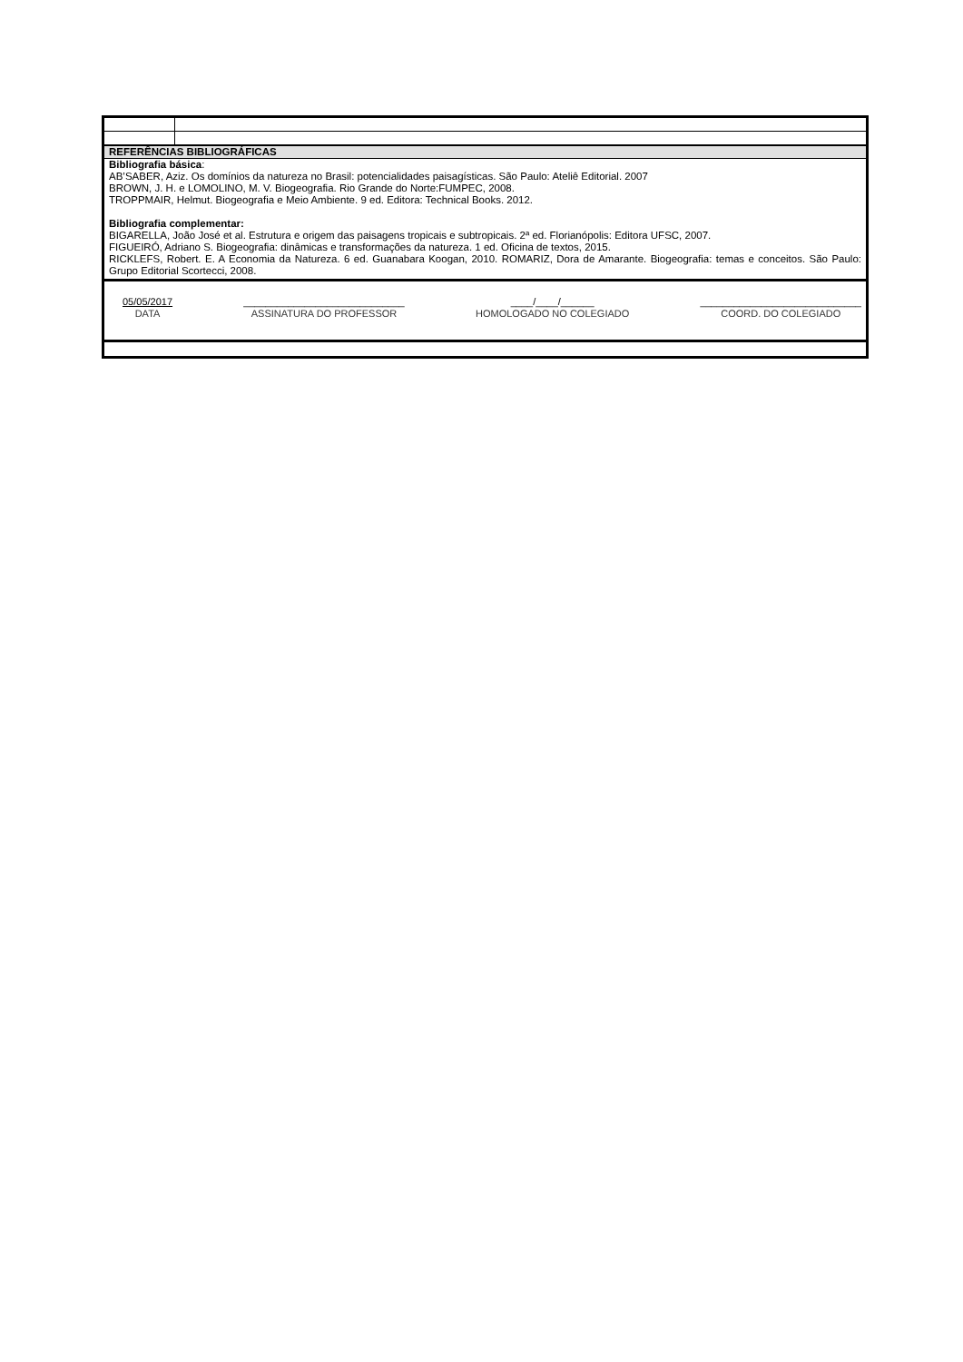| REFERÊNCIAS BIBLIOGRÁFICAS | |
| Bibliografia básica : AB’SABER, Aziz. Os domínios da natureza no Brasil: potencialidades paisagísticas. São Paulo: Ateliê Editorial. 2007 BROWN, J. H. e LOMOLINO, M. V. Biogeografia. Rio Grande do Norte:FUMPEC, 2008. TROPPMAIR, Helmut. Biogeografia e Meio Ambiente. 9 ed. Editora: Technical Books. 2012. Bibliografia complementar: BIGARELLA, João José et al. Estrutura e origem das paisagens tropicais e subtropicais. 2ª ed. Florianópolis: Editora UFSC, 2007. FIGUEIRÓ, Adriano S. Biogeografia: dinâmicas e transformações da natureza. 1 ed. Oficina de textos, 2015. RICKLEFS, Robert. E. A Economia da Natureza. 6 ed. Guanabara Koogan, 2010. ROMARIZ, Dora de Amarante. Biogeografia: temas e conceitos. São Paulo: Grupo Editorial Scortecci, 2008. | |
| 05/05/2017 DATA _____________________________ ASSINATURA DO PROFESSOR ____/____/______ HOMOLOGADO NO COLEGIADO _____________________________ COORD. DO COLEGIADO | |